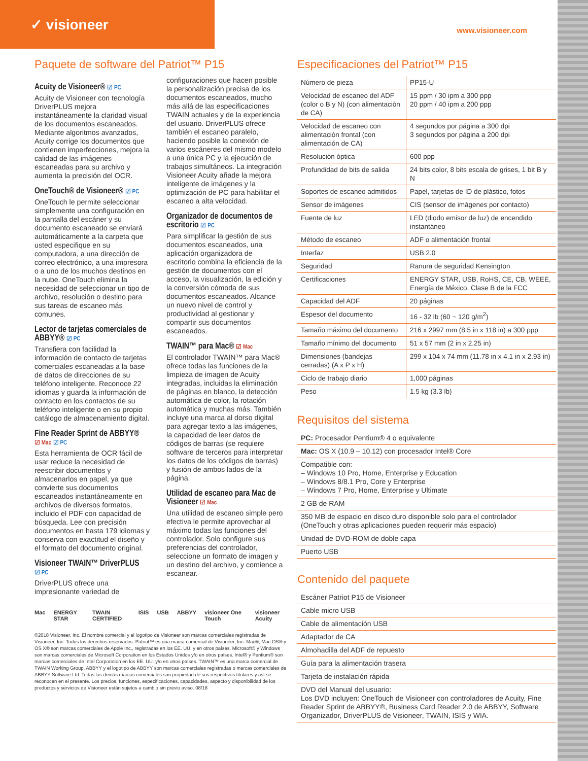✓ visioneer
www.visioneer.com
Paquete de software del Patriot™ P15
Acuity de Visioneer® ☑ PC
Acuity de Visioneer con tecnología DriverPLUS mejora instantáneamente la claridad visual de los documentos escaneados. Mediante algoritmos avanzados, Acuity corrige los documentos que contienen imperfecciones, mejora la calidad de las imágenes escaneadas para su archivo y aumenta la precisión del OCR.
OneTouch® de Visioneer® ☑ PC
OneTouch le permite seleccionar simplemente una configuración en la pantalla del escáner y su documento escaneado se enviará automáticamente a la carpeta que usted especifique en su computadora, a una dirección de correo electrónico, a una impresora o a uno de los muchos destinos en la nube. OneTouch elimina la necesidad de seleccionar un tipo de archivo, resolución o destino para sus tareas de escaneo más comunes.
Lector de tarjetas comerciales de ABBYY® ☑ PC
Transfiera con facilidad la información de contacto de tarjetas comerciales escaneadas a la base de datos de direcciones de su teléfono inteligente. Reconoce 22 idiomas y guarda la información de contacto en los contactos de su teléfono inteligente o en su propio catálogo de almacenamiento digital.
Fine Reader Sprint de ABBYY®
☑ Mac ☑ PC
Esta herramienta de OCR fácil de usar reduce la necesidad de reescribir documentos y almacenarlos en papel, ya que convierte sus documentos escaneados instantáneamente en archivos de diversos formatos, incluido el PDF con capacidad de búsqueda. Lee con precisión documentos en hasta 179 idiomas y conserva con exactitud el diseño y el formato del documento original.
Visioneer TWAIN™ DriverPLUS
☑ PC
DriverPLUS ofrece una impresionante variedad de
configuraciones que hacen posible la personalización precisa de los documentos escaneados, mucho más allá de las especificaciones TWAIN actuales y de la experiencia del usuario. DriverPLUS ofrece también el escaneo paralelo, haciendo posible la conexión de varios escáneres del mismo modelo a una única PC y la ejecución de trabajos simultáneos. La integración Visioneer Acuity añade la mejora inteligente de imágenes y la optimización de PC para habilitar el escaneo a alta velocidad.
Organizador de documentos de escritorio ☑ PC
Para simplificar la gestión de sus documentos escaneados, una aplicación organizadora de escritorio combina la eficiencia de la gestión de documentos con el acceso, la visualización, la edición y la conversión cómoda de sus documentos escaneados. Alcance un nuevo nivel de control y productividad al gestionar y compartir sus documentos escaneados.
TWAIN™ para Mac® ☑ Mac
El controlador TWAIN™ para Mac® ofrece todas las funciones de la limpieza de imagen de Acuity integradas, incluidas la eliminación de páginas en blanco, la detección automática de color, la rotación automática y muchas más. También incluye una marca al dorso digital para agregar texto a las imágenes, la capacidad de leer datos de códigos de barras (se requiere software de terceros para interpretar los datos de los códigos de barras) y fusión de ambos lados de la página.
Utilidad de escaneo para Mac de Visioneer ☑ Mac
Una utilidad de escaneo simple pero efectiva le permite aprovechar al máximo todas las funciones del controlador. Solo configure sus preferencias del controlador, seleccione un formato de imagen y un destino del archivo, y comience a escanear.
Mac ENERGY STAR TWAIN CERTIFIED ISIS USB ABBYY visioneer One Touch visioneer Acuity
©2018 Visioneer, Inc. El nombre comercial y el logotipo de Visioneer son marcas comerciales registradas de Visioneer, Inc. Todos los derechos reservados. Patriot™ es una marca comercial de Visioneer, Inc. Mac®, Mac OS® y OS X® son marcas comerciales de Apple Inc., registradas en los EE. UU. y en otros países. Microsoft® y Windows son marcas comerciales de Microsoft Corporation en los Estados Unidos y/o en otros países. Intel® y Pentium® son marcas comerciales de Intel Corporation en los EE. UU. y/o en otros países. TWAIN™ es una marca comercial de TWAIN Working Group. ABBYY y el logotipo de ABBYY son marcas comerciales registradas o marcas comerciales de ABBYY Software Ltd. Todas las demás marcas comerciales son propiedad de sus respectivos titulares y así se reconocen en el presente. Los precios, funciones, especificaciones, capacidades, aspecto y disponibilidad de los productos y servicios de Visioneer están sujetos a cambio sin previo aviso. 08/18
Especificaciones del Patriot™ P15
| Número de pieza | PP15-U |
| Velocidad de escaneo del ADF (color o B y N) (con alimentación de CA) | 15 ppm / 30 ipm a 300 ppp 20 ppm / 40 ipm a 200 ppp |
| Velocidad de escaneo con alimentación frontal (con alimentación de CA) | 4 segundos por página a 300 dpi 3 segundos por página a 200 dpi |
| Resolución óptica | 600 ppp |
| Profundidad de bits de salida | 24 bits color, 8 bits escala de grises, 1 bit B y N |
| Soportes de escaneo admitidos | Papel, tarjetas de ID de plástico, fotos |
| Sensor de imágenes | CIS (sensor de imágenes por contacto) |
| Fuente de luz | LED (diodo emisor de luz) de encendido instantáneo |
| Método de escaneo | ADF o alimentación frontal |
| Interfaz | USB 2.0 |
| Seguridad | Ranura de seguridad Kensington |
| Certificaciones | ENERGY STAR, USB, RoHS, CE, CB, WEEE, Energía de México, Clase B de la FCC |
| Capacidad del ADF | 20 páginas |
| Espesor del documento | 16 - 32 lb (60 ~ 120 g/m<sup>2</sup>) |
| Tamaño máximo del documento | 216 x 2997 mm (8.5 in x 118 in) a 300 ppp |
| Tamaño mínimo del documento | 51 x 57 mm (2 in x 2.25 in) |
| Dimensiones (bandejas cerradas) (A x P x H) | 299 x 104 x 74 mm (11.78 in x 4.1 in x 2.93 in) |
| Ciclo de trabajo diario | 1,000 páginas |
| Peso | 1.5 kg (3.3 lb) |
Requisitos del sistema
PC: Procesador Pentium® 4 o equivalente
Mac: OS X (10.9 – 10.12) con procesador Intel® Core
Compatible con:
– Windows 10 Pro, Home, Enterprise y Education
– Windows 8/8.1 Pro, Core y Enterprise
– Windows 7 Pro, Home, Enterprise y Ultimate
2 GB de RAM
350 MB de espacio en disco duro disponible solo para el controlador
(OneTouch y otras aplicaciones pueden requerir más espacio)
Unidad de DVD-ROM de doble capa
Puerto USB
Contenido del paquete
Escáner Patriot P15 de Visioneer
Cable micro USB
Cable de alimentación USB
Adaptador de CA
Almohadilla del ADF de repuesto
Guía para la alimentación trasera
Tarjeta de instalación rápida
DVD del Manual del usuario:
Los DVD incluyen: OneTouch de Visioneer con controladores de Acuity, Fine Reader Sprint de ABBYY®, Business Card Reader 2.0 de ABBYY, Software Organizador, DriverPLUS de Visioneer, TWAIN, ISIS y WIA.